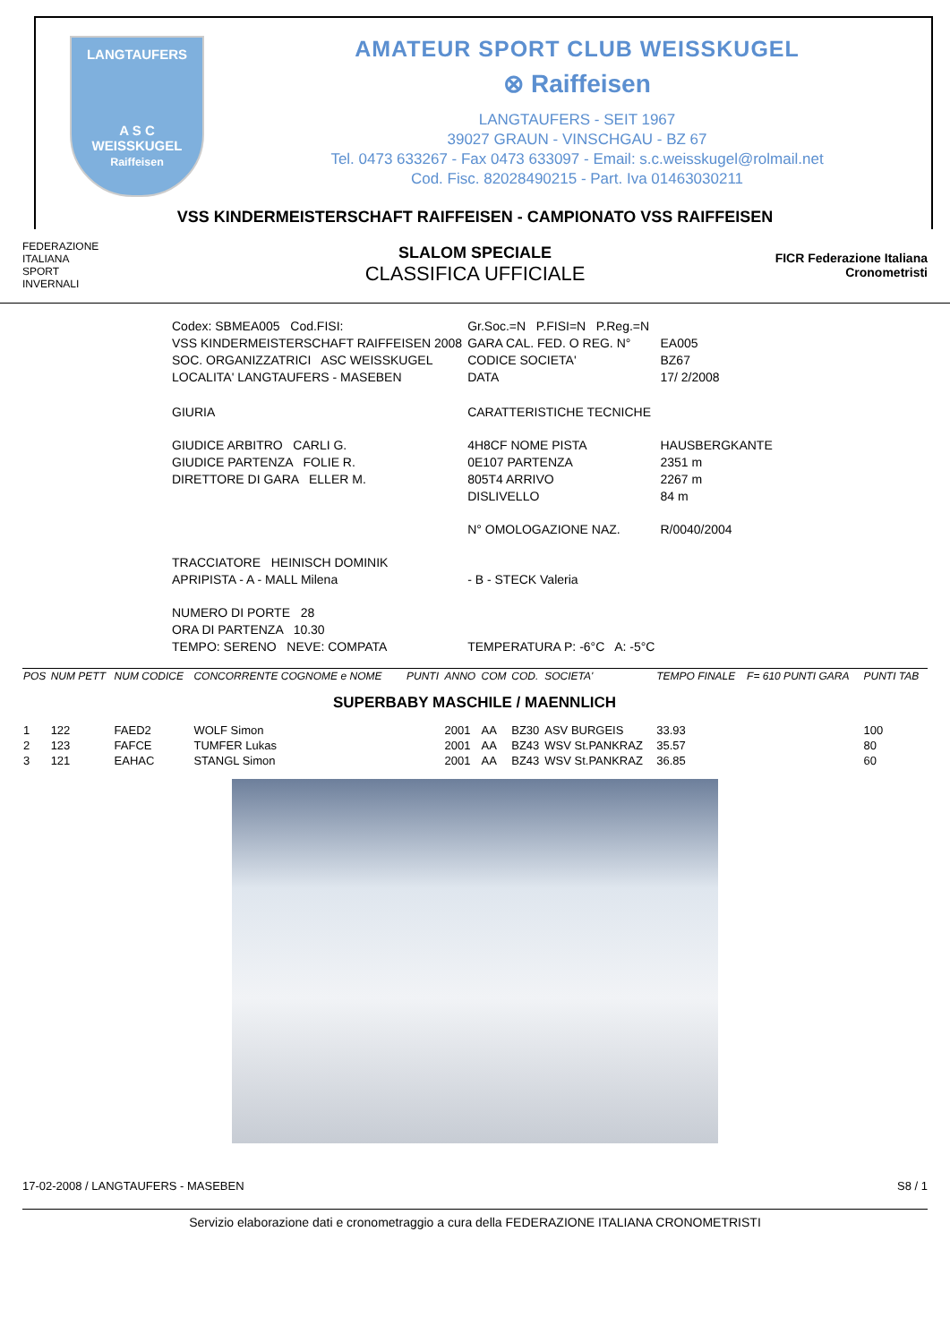LANGTAUFERS
A S C
WEISSKUGEL
Raiffeisen
AMATEUR SPORT CLUB WEISSKUGEL
⊗ Raiffeisen
LANGTAUFERS - SEIT 1967
39027 GRAUN - VINSCHGAU - BZ 67
Tel. 0473 633267 - Fax 0473 633097 - Email: s.c.weisskugel@rolmail.net
Cod. Fisc. 82028490215 - Part. Iva 01463030211
VSS KINDERMEISTERSCHAFT RAIFFEISEN - CAMPIONATO VSS RAIFFEISEN
FEDERAZIONE
ITALIANA
SPORT
INVERNALI
SLALOM SPECIALE
CLASSIFICA UFFICIALE
FICR Federazione Italiana Cronometristi
| Codex: SBMEA005 Cod.FISI: | Gr.Soc.=N P.FISI=N P.Reg.=N | |
| VSS KINDERMEISTERSCHAFT RAIFFEISEN 2008 | GARA CAL. FED. O REG. N° | EA005 |
| SOC. ORGANIZZATRICI ASC WEISSKUGEL | CODICE SOCIETA' | BZ67 |
| LOCALITA' LANGTAUFERS - MASEBEN | DATA | 17/ 2/2008 |
| GIURIA | CARATTERISTICHE TECNICHE | |
| GIUDICE ARBITRO CARLI G. | 4H8CF NOME PISTA | HAUSBERGKANTE |
| GIUDICE PARTENZA FOLIE R. | 0E107 PARTENZA | 2351 m |
| DIRETTORE DI GARA ELLER M. | 805T4 ARRIVO | 2267 m |
| | DISLIVELLO | 84 m |
| | N° OMOLOGAZIONE NAZ. | R/0040/2004 |
| TRACCIATORE HEINISCH DOMINIK | | |
| APRIPISTA - A - MALL Milena | - B - STECK Valeria | |
| NUMERO DI PORTE 28 | | |
| ORA DI PARTENZA 10.30 | | |
| TEMPO: SERENO NEVE: COMPATA | TEMPERATURA P: -6°C A: -5°C | |
| POS | NUM PETT | NUM CODICE | CONCORRENTE COGNOME e NOME | PUNTI | ANNO | COM | COD. | SOCIETA' | TEMPO FINALE | F= 610 PUNTI GARA | PUNTI TAB |
| --- | --- | --- | --- | --- | --- | --- | --- | --- | --- | --- | --- |
| SUPERBABY MASCHILE / MAENNLICH | | | | | | | | | | | |
| 1 | 122 | FAED2 | WOLF Simon | | 2001 | AA | BZ30 | ASV BURGEIS | 33.93 | | 100 |
| 2 | 123 | FAFCE | TUMFER Lukas | | 2001 | AA | BZ43 | WSV St.PANKRAZ | 35.57 | | 80 |
| 3 | 121 | EAHAC | STANGL Simon | | 2001 | AA | BZ43 | WSV St.PANKRAZ | 36.85 | | 60 |
17-02-2008 / LANGTAUFERS - MASEBEN S8 / 1
Servizio elaborazione dati e cronometraggio a cura della FEDERAZIONE ITALIANA CRONOMETRISTI